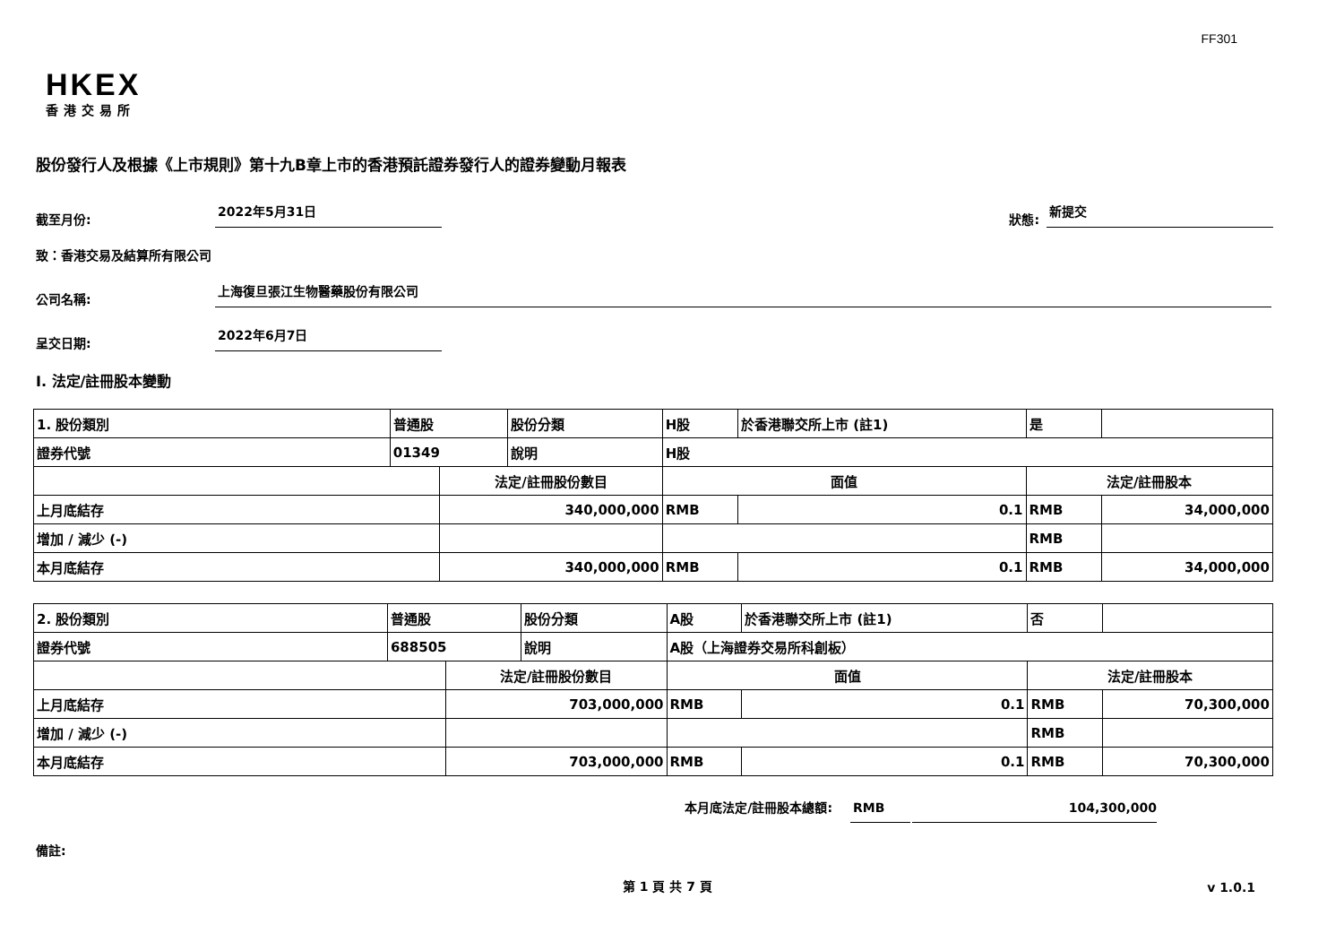FF301
HKEX
香港交易所
股份發行人及根據《上市規則》第十九B章上市的香港預託證券發行人的證券變動月報表
截至月份: 2022年5月31日 狀態: 新提交
致：香港交易及結算所有限公司
公司名稱: 上海復旦張江生物醫藥股份有限公司
呈交日期: 2022年6月7日
I. 法定/註冊股本變動
| 1. 股份類別 | 普通股 | | 股份分類 | H股 | | 於香港聯交所上市 (註1) | 是 | |
| 證券代號 | 01349 | | 說明 | H股 | | | | |
| | | 法定/註冊股份數目 | | | 面值 | | 法定/註冊股本 | |
| 上月底結存 | | 340,000,000 | | | RMB | 0.1 | RMB | 34,000,000 |
| 增加 / 減少 (-) | | | | | | | RMB | |
| 本月底結存 | | 340,000,000 | | | RMB | 0.1 | RMB | 34,000,000 |
| 2. 股份類別 | 普通股 | | 股份分類 | A股 | | 於香港聯交所上市 (註1) | 否 | |
| 證券代號 | 688505 | | 說明 | A股（上海證券交易所科創板） | | | | |
| | | 法定/註冊股份數目 | | | 面值 | | 法定/註冊股本 | |
| 上月底結存 | | 703,000,000 | | | RMB | 0.1 | RMB | 70,300,000 |
| 增加 / 減少 (-) | | | | | | | RMB | |
| 本月底結存 | | 703,000,000 | | | RMB | 0.1 | RMB | 70,300,000 |
本月底法定/註冊股本總額: RMB 104,300,000
備註:
第 1 頁 共 7 頁 v 1.0.1